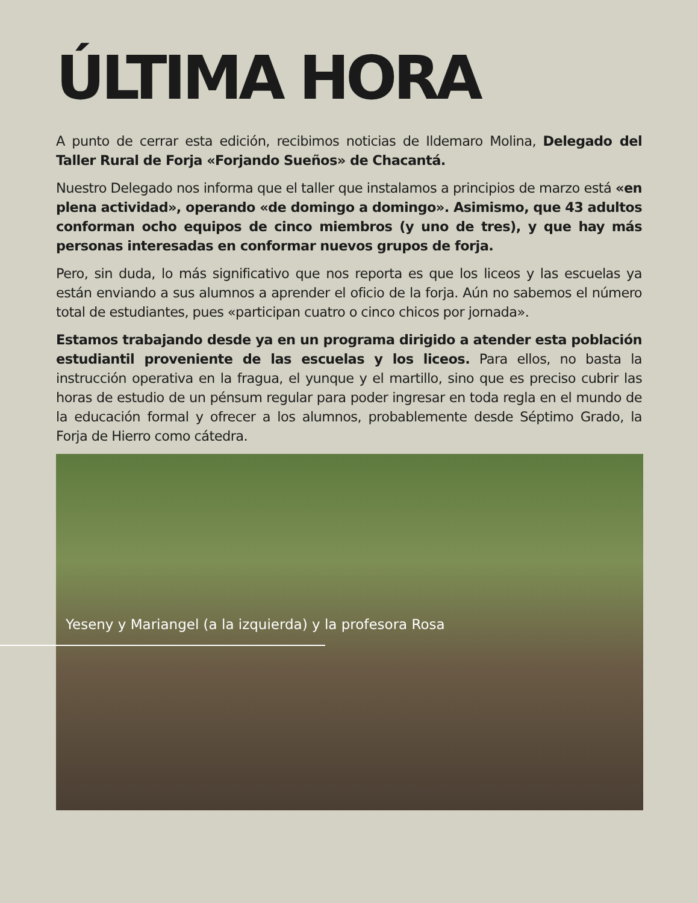ÚLTIMA HORA
A punto de cerrar esta edición, recibimos noticias de Ildemaro Molina, Delegado del Taller Rural de Forja «Forjando Sueños» de Chacantá.
Nuestro Delegado nos informa que el taller que instalamos a principios de marzo está «en plena actividad», operando «de domingo a domingo». Asimismo, que 43 adultos conforman ocho equipos de cinco miembros (y uno de tres), y que hay más personas interesadas en conformar nuevos grupos de forja.
Pero, sin duda, lo más significativo que nos reporta es que los liceos y las escuelas ya están enviando a sus alumnos a aprender el oficio de la forja. Aún no sabemos el número total de estudiantes, pues «participan cuatro o cinco chicos por jornada».
Estamos trabajando desde ya en un programa dirigido a atender esta población estudiantil proveniente de las escuelas y los liceos. Para ellos, no basta la instrucción operativa en la fragua, el yunque y el martillo, sino que es preciso cubrir las horas de estudio de un pénsum regular para poder ingresar en toda regla en el mundo de la educación formal y ofrecer a los alumnos, probablemente desde Séptimo Grado, la Forja de Hierro como cátedra.
Yeseny y Mariangel (a la izquierda) y la profesora Rosa